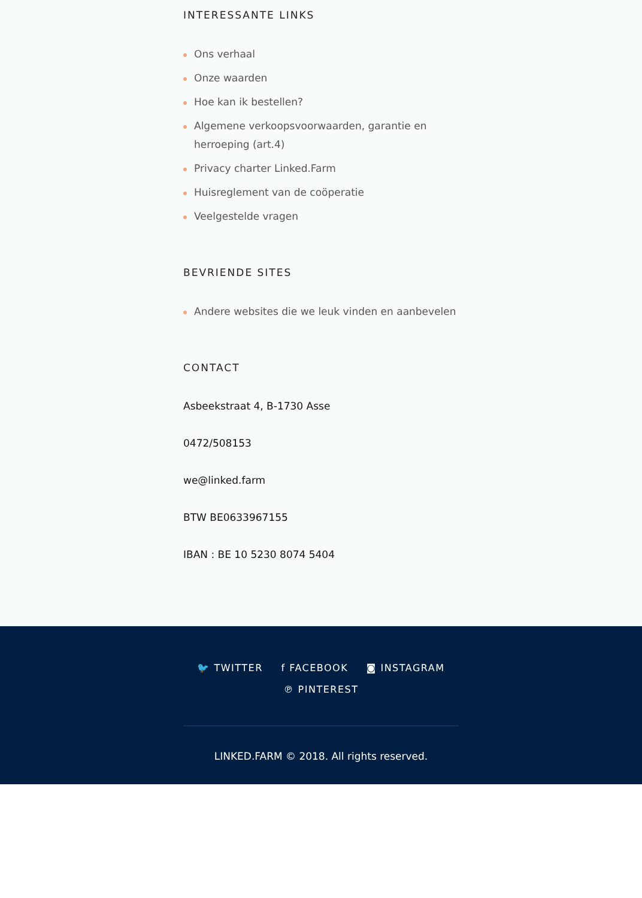INTERESSANTE LINKS
Ons verhaal
Onze waarden
Hoe kan ik bestellen?
Algemene verkoopsvoorwaarden, garantie en herroeping (art.4)
Privacy charter Linked.Farm
Huisreglement van de coöperatie
Veelgestelde vragen
BEVRIENDE SITES
Andere websites die we leuk vinden en aanbevelen
CONTACT
Asbeekstraat 4, B-1730 Asse
0472/508153
we@linked.farm
BTW BE0633967155
IBAN : BE 10 5230 8074 5404
🐦 TWITTER f FACEBOOK ◙ INSTAGRAM
℗ PINTEREST
LINKED.FARM © 2018. All rights reserved.